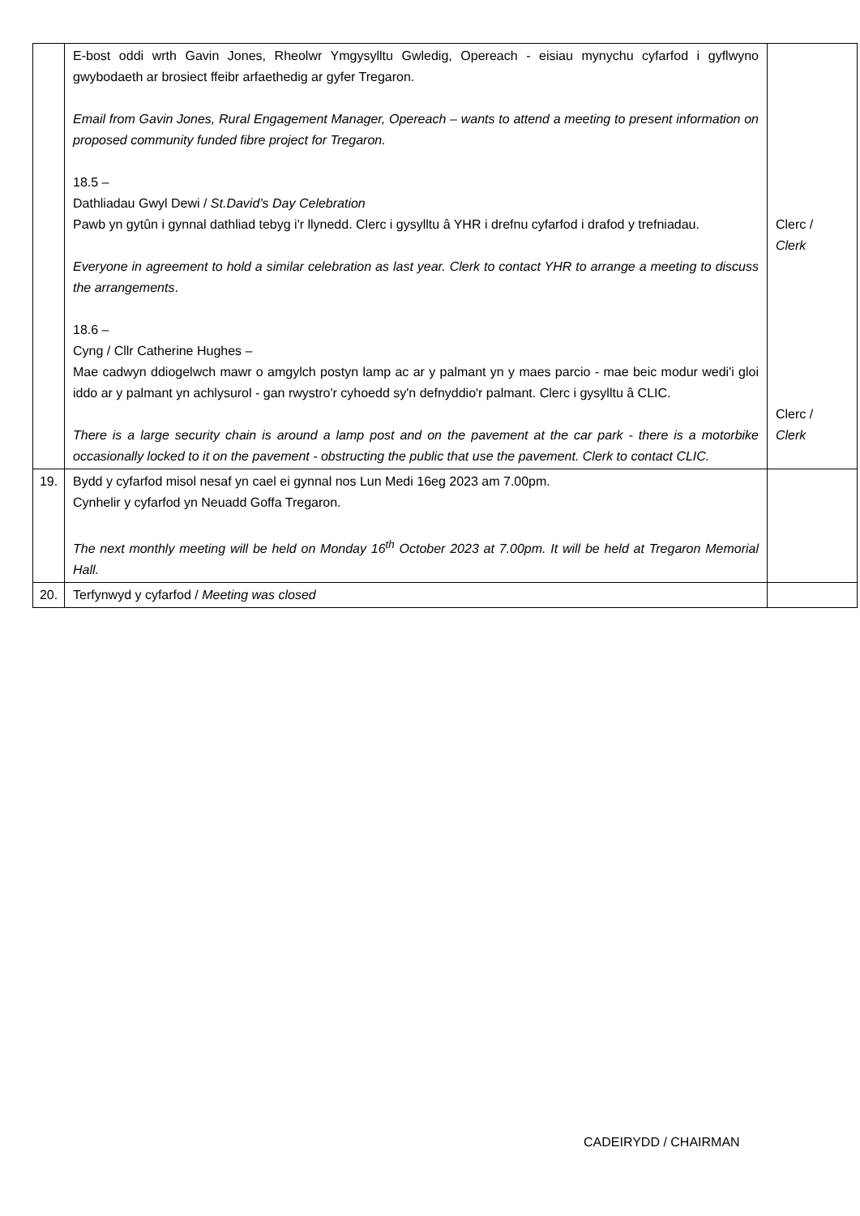| | E-bost oddi wrth Gavin Jones, Rheolwr Ymgysylltu Gwledig, Opereach - eisiau mynychu cyfarfod i gyflwyno gwybodaeth ar brosiect ffeibr arfaethedig ar gyfer Tregaron. Email from Gavin Jones, Rural Engagement Manager, Opereach – wants to attend a meeting to present information on proposed community funded fibre project for Tregaron. 18.5 – Dathliadau Gwyl Dewi / St.David’s Day Celebration Pawb yn gytûn i gynnal dathliad tebyg i'r llynedd. Clerc i gysylltu â YHR i drefnu cyfarfod i drafod y trefniadau. Everyone in agreement to hold a similar celebration as last year. Clerk to contact YHR to arrange a meeting to discuss the arrangements . 18.6 – Cyng / Cllr Catherine Hughes – Mae cadwyn ddiogelwch mawr o amgylch postyn lamp ac ar y palmant yn y maes parcio - mae beic modur wedi'i gloi iddo ar y palmant yn achlysurol - gan rwystro'r cyhoedd sy'n defnyddio'r palmant. Clerc i gysylltu â CLIC. There is a large security chain is around a lamp post and on the pavement at the car park - there is a motorbike occasionally locked to it on the pavement - obstructing the public that use the pavement. Clerk to contact CLIC. | Clerc / Clerk Clerc / Clerk |
| 19. | Bydd y cyfarfod misol nesaf yn cael ei gynnal nos Lun Medi 16eg 2023 am 7.00pm. Cynhelir y cyfarfod yn Neuadd Goffa Tregaron. The next monthly meeting will be held on Monday 16<sup>th</sup> October 2023 at 7.00pm. It will be held at Tregaron Memorial Hall. | |
| 20. | Terfynwyd y cyfarfod / Meeting was closed | |
CADEIRYDD / CHAIRMAN